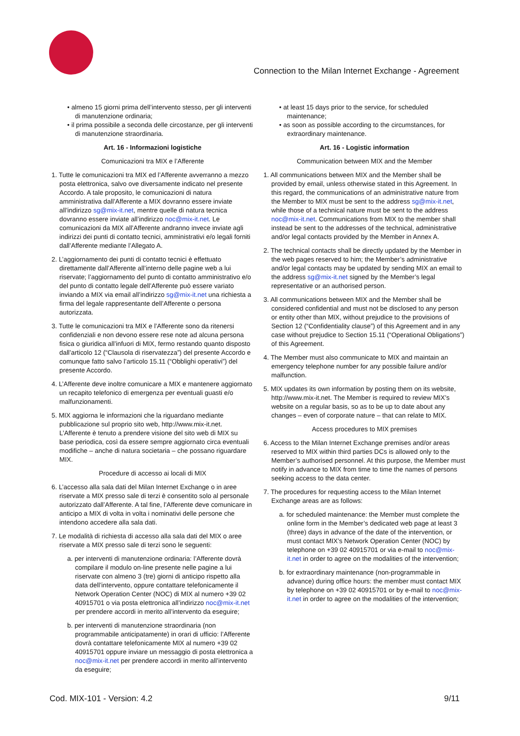Connection to the Milan Internet Exchange - Agreement
• almeno 15 giorni prima dell’intervento stesso, per gli interventi di manutenzione ordinaria;
• il prima possibile a seconda delle circostanze, per gli interventi di manutenzione straordinaria.
Art. 16 - Informazioni logistiche
Comunicazioni tra MIX e l’Afferente
1. Tutte le comunicazioni tra MIX ed l’Afferente avverranno a mezzo posta elettronica, salvo ove diversamente indicato nel presente Accordo. A tale proposito, le comunicazioni di natura amministrativa dall’Afferente a MIX dovranno essere inviate all’indirizzo sg@mix-it.net, mentre quelle di natura tecnica dovranno essere inviate all’indirizzo noc@mix-it.net. Le comunicazioni da MIX all’Afferente andranno invece inviate agli indirizzi dei punti di contatto tecnici, amministrativi e/o legali forniti dall’Afferente mediante l’Allegato A.
2. L’aggiornamento dei punti di contatto tecnici è effettuato direttamente dall’Afferente all’interno delle pagine web a lui riservate; l’aggiornamento del punto di contatto amministrativo e/o del punto di contatto legale dell’Afferente può essere variato inviando a MIX via email all’indirizzo sg@mix-it.net una richiesta a firma del legale rappresentante dell’Afferente o persona autorizzata.
3. Tutte le comunicazioni tra MIX e l’Afferente sono da ritenersi confidenziali e non devono essere rese note ad alcuna persona fisica o giuridica all’infuori di MIX, fermo restando quanto disposto dall’articolo 12 (“Clausola di riservatezza”) del presente Accordo e comunque fatto salvo l’articolo 15.11 (“Obblighi operativi”) del presente Accordo.
4. L’Afferente deve inoltre comunicare a MIX e mantenere aggiornato un recapito telefonico di emergenza per eventuali guasti e/o malfunzionamenti.
5. MIX aggiorna le informazioni che la riguardano mediante pubblicazione sul proprio sito web, http://www.mix-it.net. L’Afferente è tenuto a prendere visione del sito web di MIX su base periodica, così da essere sempre aggiornato circa eventuali modifiche – anche di natura societaria – che possano riguardare MIX.
Procedure di accesso ai locali di MIX
6. L’accesso alla sala dati del Milan Internet Exchange o in aree riservate a MIX presso sale di terzi è consentito solo al personale autorizzato dall’Afferente. A tal fine, l’Afferente deve comunicare in anticipo a MIX di volta in volta i nominativi delle persone che intendono accedere alla sala dati.
7. Le modalità di richiesta di accesso alla sala dati del MIX o aree riservate a MIX presso sale di terzi sono le seguenti:
a. per interventi di manutenzione ordinaria: l’Afferente dovrà compilare il modulo on-line presente nelle pagine a lui riservate con almeno 3 (tre) giorni di anticipo rispetto alla data dell’intervento, oppure contattare telefonicamente il Network Operation Center (NOC) di MIX al numero +39 02 40915701 o via posta elettronica all’indirizzo noc@mix-it.net per prendere accordi in merito all’intervento da eseguire;
b. per interventi di manutenzione straordinaria (non programmabile anticipatamente) in orari di ufficio: l’Afferente dovrà contattare telefonicamente MIX al numero +39 02 40915701 oppure inviare un messaggio di posta elettronica a noc@mix-it.net per prendere accordi in merito all’intervento da eseguire;
• at least 15 days prior to the service, for scheduled maintenance;
• as soon as possible according to the circumstances, for extraordinary maintenance.
Art. 16 - Logistic information
Communication between MIX and the Member
1. All communications between MIX and the Member shall be provided by email, unless otherwise stated in this Agreement. In this regard, the communications of an administrative nature from the Member to MIX must be sent to the address sg@mix-it.net, while those of a technical nature must be sent to the address noc@mix-it.net. Communications from MIX to the member shall instead be sent to the addresses of the technical, administrative and/or legal contacts provided by the Member in Annex A.
2. The technical contacts shall be directly updated by the Member in the web pages reserved to him; the Member’s administrative and/or legal contacts may be updated by sending MIX an email to the address sg@mix-it.net signed by the Member’s legal representative or an authorised person.
3. All communications between MIX and the Member shall be considered confidential and must not be disclosed to any person or entity other than MIX, without prejudice to the provisions of Section 12 (“Confidentiality clause”) of this Agreement and in any case without prejudice to Section 15.11 (“Operational Obligations”) of this Agreement.
4. The Member must also communicate to MIX and maintain an emergency telephone number for any possible failure and/or malfunction.
5. MIX updates its own information by posting them on its website, http://www.mix-it.net. The Member is required to review MIX’s website on a regular basis, so as to be up to date about any changes – even of corporate nature – that can relate to MIX.
Access procedures to MIX premises
6. Access to the Milan Internet Exchange premises and/or areas reserved to MIX within third parties DCs is allowed only to the Member’s authorised personnel. At this purpose, the Member must notify in advance to MIX from time to time the names of persons seeking access to the data center.
7. The procedures for requesting access to the Milan Internet Exchange areas are as follows:
a. for scheduled maintenance: the Member must complete the online form in the Member’s dedicated web page at least 3 (three) days in advance of the date of the intervention, or must contact MIX’s Network Operation Center (NOC) by telephone on +39 02 40915701 or via e-mail to noc@mix-it.net in order to agree on the modalities of the intervention;
b. for extraordinary maintenance (non-programmable in advance) during office hours: the member must contact MIX by telephone on +39 02 40915701 or by e-mail to noc@mix-it.net in order to agree on the modalities of the intervention;
Cod. MIX-101 - Version: 4.2 9/11